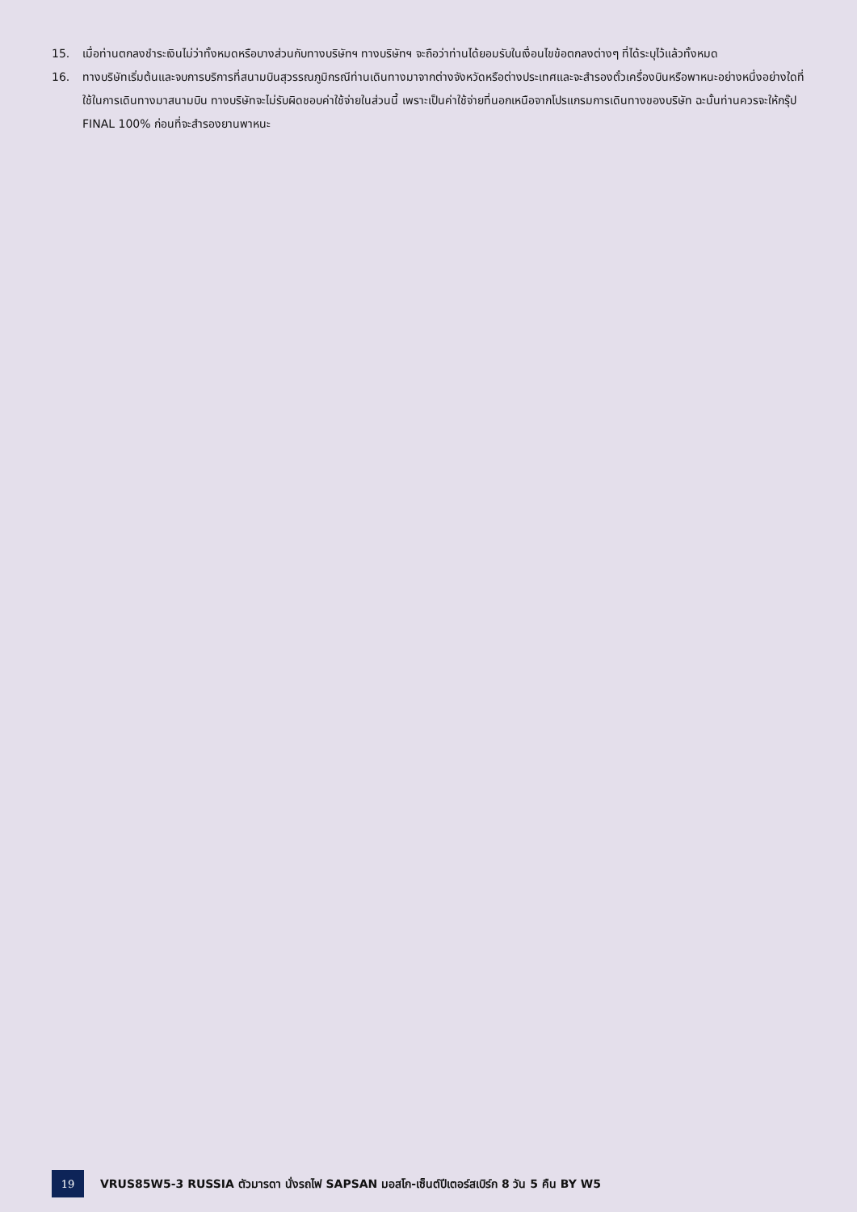15. เมื่อท่านตกลงชำระเงินไม่ว่าทั้งหมดหรือบางส่วนกับทางบริษัทฯ ทางบริษัทฯ จะถือว่าท่านได้ยอมรับในเงื่อนไขข้อตกลงต่างๆ ที่ได้ระบุไว้แล้วทั้งหมด
16. ทางบริษัทเริ่มต้นและจบการบริการที่สนามบินสุวรรณภูมิกรณีท่านเดินทางมาจากต่างจังหวัดหรือต่างประเทศและจะสำรองตั๋วเครื่องบินหรือพาหนะอย่างหนึ่งอย่างใดที่ใช้ในการเดินทางมาสนามบิน ทางบริษัทจะไม่รับผิดชอบค่าใช้จ่ายในส่วนนี้ เพราะเป็นค่าใช้จ่ายที่นอกเหนือจากโปรแกรมการเดินทางของบริษัท ฉะนั้นท่านควรจะให้กรุ๊ป FINAL 100% ก่อนที่จะสำรองยานพาหนะ
19
VRUS85W5-3 RUSSIA ตัวมารดา นั่งรถไฟ SAPSAN มอสโก-เซ็นต์ปีเตอร์สเบิร์ก 8 วัน 5 คืน BY W5